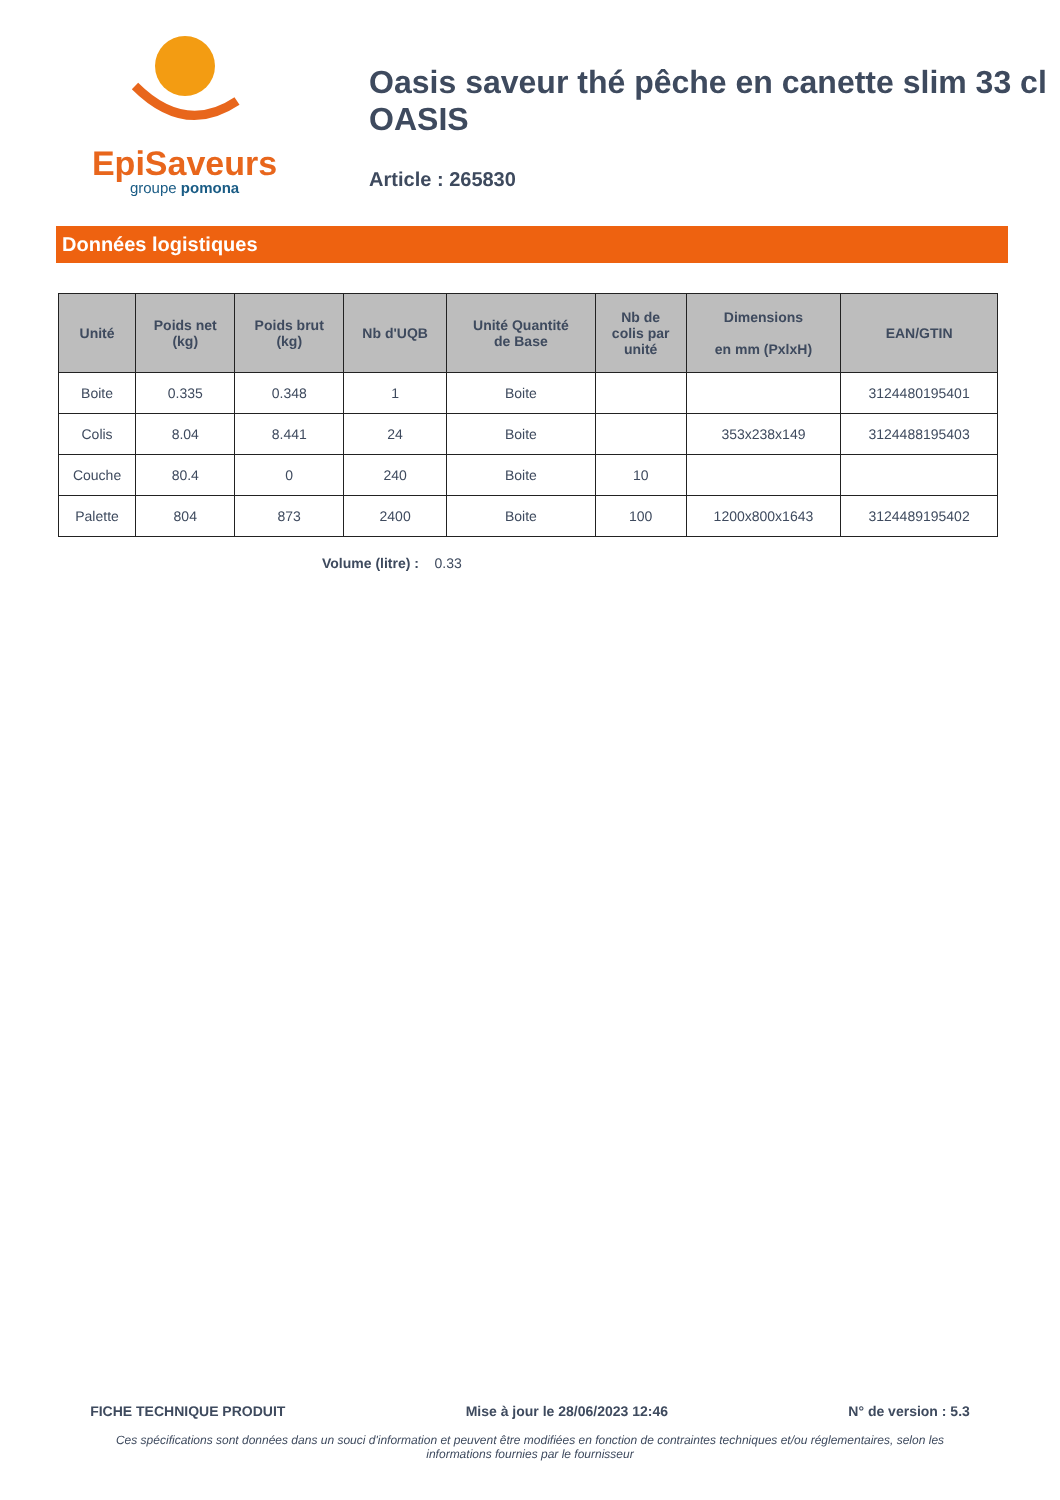EpiSaveurs
groupe pomona
Oasis saveur thé pêche en canette slim 33 cl OASIS
Article : 265830
Données logistiques
| Unité | Poids net (kg) | Poids brut (kg) | Nb d'UQB | Unité Quantité de Base | Nb de colis par unité | Dimensions en mm (PxlxH) | EAN/GTIN |
| --- | --- | --- | --- | --- | --- | --- | --- |
| Boite | 0.335 | 0.348 | 1 | Boite | | | 3124480195401 |
| Colis | 8.04 | 8.441 | 24 | Boite | | 353x238x149 | 3124488195403 |
| Couche | 80.4 | 0 | 240 | Boite | 10 | | |
| Palette | 804 | 873 | 2400 | Boite | 100 | 1200x800x1643 | 3124489195402 |
Volume (litre) : 0.33
FICHE TECHNIQUE PRODUIT Mise à jour le 28/06/2023 12:46 N° de version : 5.3
Ces spécifications sont données dans un souci d'information et peuvent être modifiées en fonction de contraintes techniques et/ou réglementaires, selon les informations fournies par le fournisseur